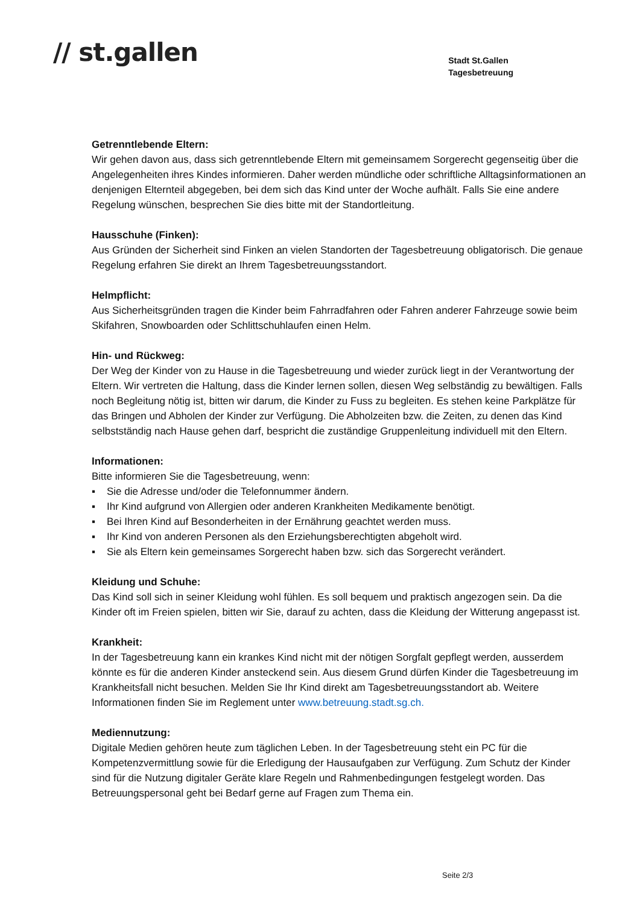// st.gallen
Stadt St.Gallen
Tagesbetreuung
Getrenntlebende Eltern:
Wir gehen davon aus, dass sich getrenntlebende Eltern mit gemeinsamem Sorgerecht gegenseitig über die Angelegenheiten ihres Kindes informieren. Daher werden mündliche oder schriftliche Alltagsinformationen an denjenigen Elternteil abgegeben, bei dem sich das Kind unter der Woche aufhält. Falls Sie eine andere Regelung wünschen, besprechen Sie dies bitte mit der Standortleitung.
Hausschuhe (Finken):
Aus Gründen der Sicherheit sind Finken an vielen Standorten der Tagesbetreuung obligatorisch. Die genaue Regelung erfahren Sie direkt an Ihrem Tagesbetreuungsstandort.
Helmpflicht:
Aus Sicherheitsgründen tragen die Kinder beim Fahrradfahren oder Fahren anderer Fahrzeuge sowie beim Skifahren, Snowboarden oder Schlittschuhlaufen einen Helm.
Hin- und Rückweg:
Der Weg der Kinder von zu Hause in die Tagesbetreuung und wieder zurück liegt in der Verantwortung der Eltern. Wir vertreten die Haltung, dass die Kinder lernen sollen, diesen Weg selbständig zu bewältigen. Falls noch Begleitung nötig ist, bitten wir darum, die Kinder zu Fuss zu begleiten. Es stehen keine Parkplätze für das Bringen und Abholen der Kinder zur Verfügung. Die Abholzeiten bzw. die Zeiten, zu denen das Kind selbstständig nach Hause gehen darf, bespricht die zuständige Gruppenleitung individuell mit den Eltern.
Informationen:
Bitte informieren Sie die Tagesbetreuung, wenn:
▪ Sie die Adresse und/oder die Telefonnummer ändern.
▪ Ihr Kind aufgrund von Allergien oder anderen Krankheiten Medikamente benötigt.
▪ Bei Ihren Kind auf Besonderheiten in der Ernährung geachtet werden muss.
▪ Ihr Kind von anderen Personen als den Erziehungsberechtigten abgeholt wird.
▪ Sie als Eltern kein gemeinsames Sorgerecht haben bzw. sich das Sorgerecht verändert.
Kleidung und Schuhe:
Das Kind soll sich in seiner Kleidung wohl fühlen. Es soll bequem und praktisch angezogen sein. Da die Kinder oft im Freien spielen, bitten wir Sie, darauf zu achten, dass die Kleidung der Witterung angepasst ist.
Krankheit:
In der Tagesbetreuung kann ein krankes Kind nicht mit der nötigen Sorgfalt gepflegt werden, ausserdem könnte es für die anderen Kinder ansteckend sein. Aus diesem Grund dürfen Kinder die Tagesbetreuung im Krankheitsfall nicht besuchen. Melden Sie Ihr Kind direkt am Tagesbetreuungsstandort ab. Weitere Informationen finden Sie im Reglement unter www.betreuung.stadt.sg.ch.
Mediennutzung:
Digitale Medien gehören heute zum täglichen Leben. In der Tagesbetreuung steht ein PC für die Kompetenzvermittlung sowie für die Erledigung der Hausaufgaben zur Verfügung. Zum Schutz der Kinder sind für die Nutzung digitaler Geräte klare Regeln und Rahmenbedingungen festgelegt worden. Das Betreuungspersonal geht bei Bedarf gerne auf Fragen zum Thema ein.
Seite 2/3